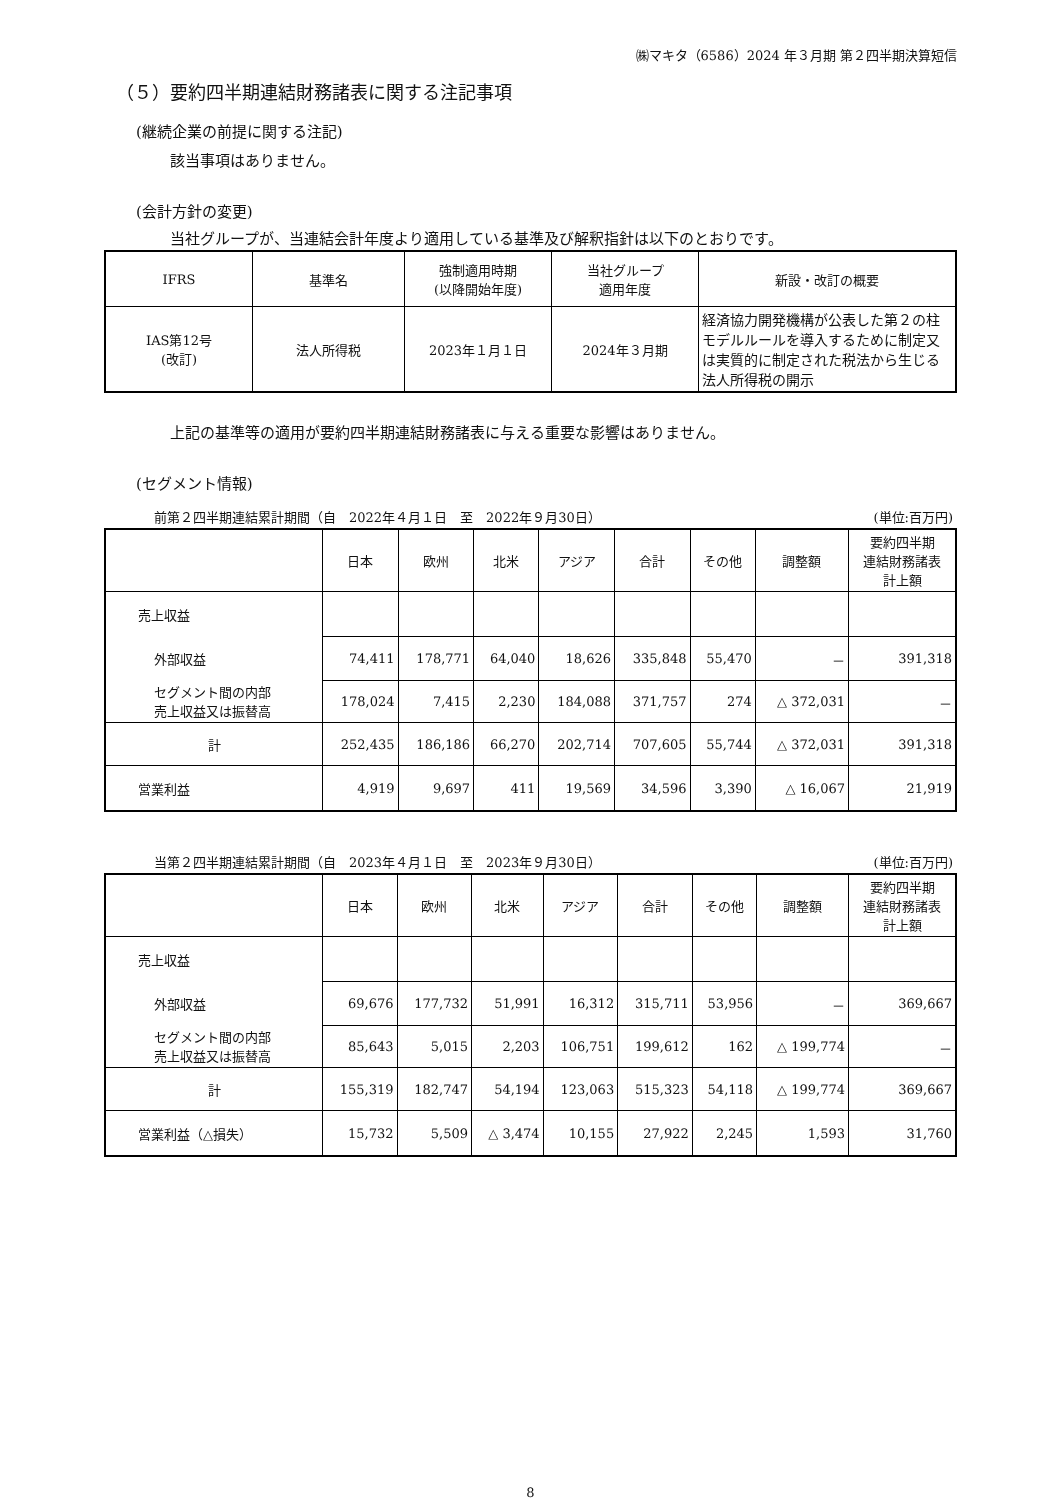㈱マキタ（6586）2024 年３月期 第２四半期決算短信
（５）要約四半期連結財務諸表に関する注記事項
(継続企業の前提に関する注記)
該当事項はありません。
(会計方針の変更)
当社グループが、当連結会計年度より適用している基準及び解釈指針は以下のとおりです。
| IFRS | 基準名 | 強制適用時期 (以降開始年度) | 当社グループ 適用年度 | 新設・改訂の概要 |
| --- | --- | --- | --- | --- |
| IAS第12号 (改訂) | 法人所得税 | 2023年１月１日 | 2024年３月期 | 経済協力開発機構が公表した第２の柱モデルルールを導入するために制定又は実質的に制定された税法から生じる法人所得税の開示 |
上記の基準等の適用が要約四半期連結財務諸表に与える重要な影響はありません。
(セグメント情報)
前第２四半期連結累計期間（自　2022年４月１日　至　2022年９月30日） (単位:百万円)
| | 日本 | 欧州 | 北米 | アジア | 合計 | その他 | 調整額 | 要約四半期 連結財務諸表 計上額 |
| --- | --- | --- | --- | --- | --- | --- | --- | --- |
| 売上収益 | | | | | | | | |
| 外部収益 | 74,411 | 178,771 | 64,040 | 18,626 | 335,848 | 55,470 | － | 391,318 |
| セグメント間の内部 売上収益又は振替高 | 178,024 | 7,415 | 2,230 | 184,088 | 371,757 | 274 | △ 372,031 | － |
| 計 | 252,435 | 186,186 | 66,270 | 202,714 | 707,605 | 55,744 | △ 372,031 | 391,318 |
| 営業利益 | 4,919 | 9,697 | 411 | 19,569 | 34,596 | 3,390 | △ 16,067 | 21,919 |
当第２四半期連結累計期間（自　2023年４月１日　至　2023年９月30日） (単位:百万円)
| | 日本 | 欧州 | 北米 | アジア | 合計 | その他 | 調整額 | 要約四半期 連結財務諸表 計上額 |
| --- | --- | --- | --- | --- | --- | --- | --- | --- |
| 売上収益 | | | | | | | | |
| 外部収益 | 69,676 | 177,732 | 51,991 | 16,312 | 315,711 | 53,956 | － | 369,667 |
| セグメント間の内部 売上収益又は振替高 | 85,643 | 5,015 | 2,203 | 106,751 | 199,612 | 162 | △ 199,774 | － |
| 計 | 155,319 | 182,747 | 54,194 | 123,063 | 515,323 | 54,118 | △ 199,774 | 369,667 |
| 営業利益（△損失） | 15,732 | 5,509 | △ 3,474 | 10,155 | 27,922 | 2,245 | 1,593 | 31,760 |
8